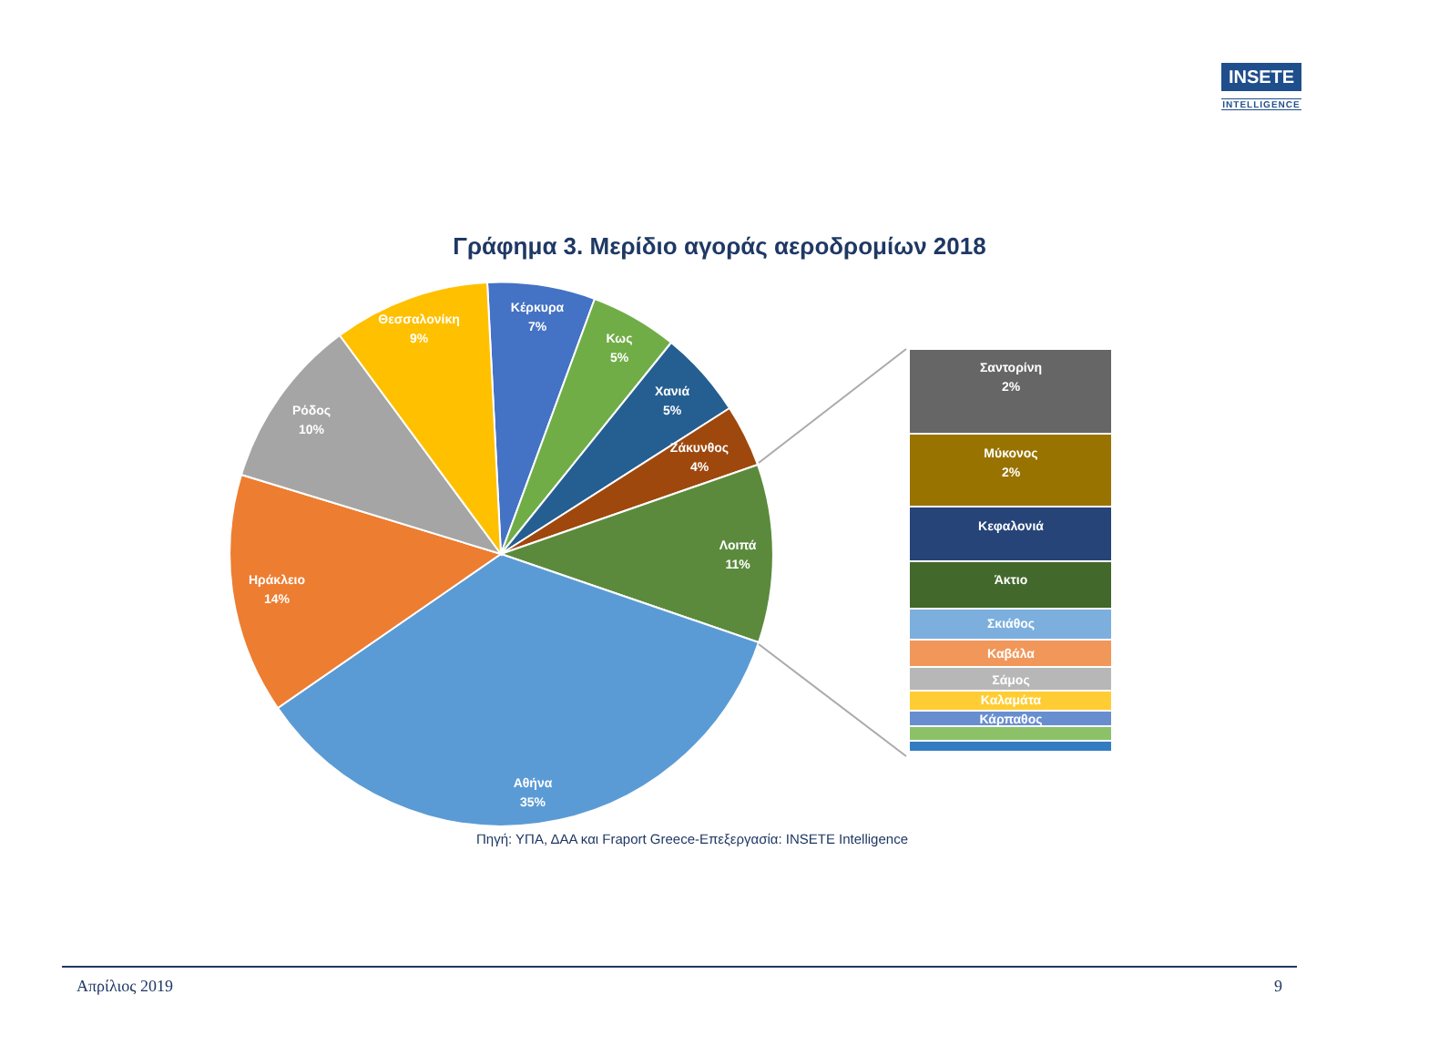INSETE
INTELLIGENCE
Γράφημα 3. Μερίδιο αγοράς αεροδρομίων 2018
Κέρκυρα
7%
Κως
5%
Χανιά
5%
Ζάκυνθος
4%
Λοιπά
11%
Αθήνα
35%
Ηράκλειο
14%
Ρόδος
10%
Θεσσαλονίκη
9%
Σαντορίνη
2%
Μύκονος
2%
Κεφαλονιά
Άκτιο
Σκιάθος
Καβάλα
Σάμος
Καλαμάτα
Κάρπαθος
Πηγή: ΥΠΑ, ΔΑΑ και Fraport Greece-Επεξεργασία: INSETE Intelligence
Απρίλιος 2019 9